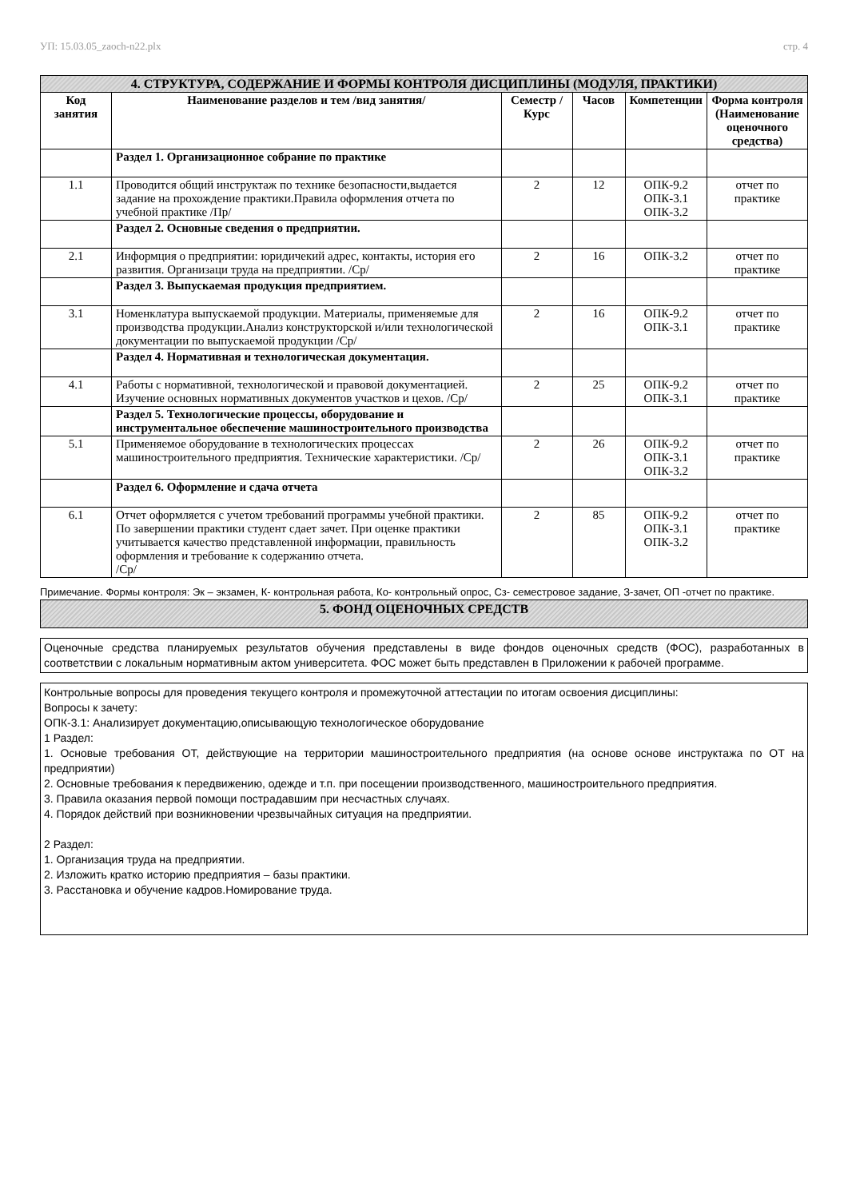УП: 15.03.05_zaoch-n22.plx стр. 4
| 4. СТРУКТУРА, СОДЕРЖАНИЕ И ФОРМЫ КОНТРОЛЯ ДИСЦИПЛИНЫ (МОДУЛЯ, ПРАКТИКИ) | | | | | |
| Код занятия | Наименование разделов и тем /вид занятия/ | Семестр / Курс | Часов | Компетенции | Форма контроля (Наименование оценочного средства) |
| | Раздел 1. Организационное собрание по практике | | | | |
| 1.1 | Проводится общий инструктаж по технике безопасности,выдается задание на прохождение практики.Правила оформления отчета по учебной практике /Пр/ | 2 | 12 | ОПК-9.2 ОПК-3.1 ОПК-3.2 | отчет по практике |
| | Раздел 2. Основные сведения о предприятии. | | | | |
| 2.1 | Информция о предприятии: юридичекий адрес, контакты, история его развития. Организаци труда на предприятии. /Ср/ | 2 | 16 | ОПК-3.2 | отчет по практике |
| | Раздел 3. Выпускаемая продукция предприятием. | | | | |
| 3.1 | Номенклатура выпускаемой продукции. Материалы, применяемые для производства продукции.Анализ конструкторской и/или технологической документации по выпускаемой продукции /Ср/ | 2 | 16 | ОПК-9.2 ОПК-3.1 | отчет по практике |
| | Раздел 4. Нормативная и технологическая документация. | | | | |
| 4.1 | Работы с нормативной, технологической и правовой документацией. Изучение основных нормативных документов участков и цехов. /Ср/ | 2 | 25 | ОПК-9.2 ОПК-3.1 | отчет по практике |
| | Раздел 5. Технологические процессы, оборудование и инструментальное обеспечение машиностроительного производства | | | | |
| 5.1 | Применяемое оборудование в технологических процессах машиностроительного предприятия. Технические характеристики. /Ср/ | 2 | 26 | ОПК-9.2 ОПК-3.1 ОПК-3.2 | отчет по практике |
| | Раздел 6. Оформление и сдача отчета | | | | |
| 6.1 | Отчет оформляется с учетом требований программы учебной практики. По завершении практики студент сдает зачет. При оценке практики учитывается качество представленной информации, правильность оформления и требование к содержанию отчета. /Ср/ | 2 | 85 | ОПК-9.2 ОПК-3.1 ОПК-3.2 | отчет по практике |
Примечание. Формы контроля: Эк – экзамен, К- контрольная работа, Ко- контрольный опрос, Сз- семестровое задание, З-зачет, ОП -отчет по практике.
5. ФОНД ОЦЕНОЧНЫХ СРЕДСТВ
Оценочные средства планируемых результатов обучения представлены в виде фондов оценочных средств (ФОС), разработанных в соответствии с локальным нормативным актом университета. ФОС может быть представлен в Приложении к рабочей программе.
Контрольные вопросы для проведения текущего контроля и промежуточной аттестации по итогам освоения дисциплины:
Вопросы к зачету:
ОПК-3.1: Анализирует документацию,описывающую технологическое оборудование
1 Раздел:
1. Основые требования ОТ, действующие на территории машиностроительного предприятия (на основе основе инструктажа по ОТ на предприятии)
2. Основные требования к передвижению, одежде и т.п. при посещении производственного, машиностроительного предприятия.
3. Правила оказания первой помощи пострадавшим при несчастных случаях.
4. Порядок действий при возникновении чрезвычайных ситуация на предприятии.
2 Раздел:
1. Организация труда на предприятии.
2. Изложить кратко историю предприятия – базы практики.
3. Расстановка и обучение кадров.Номирование труда.